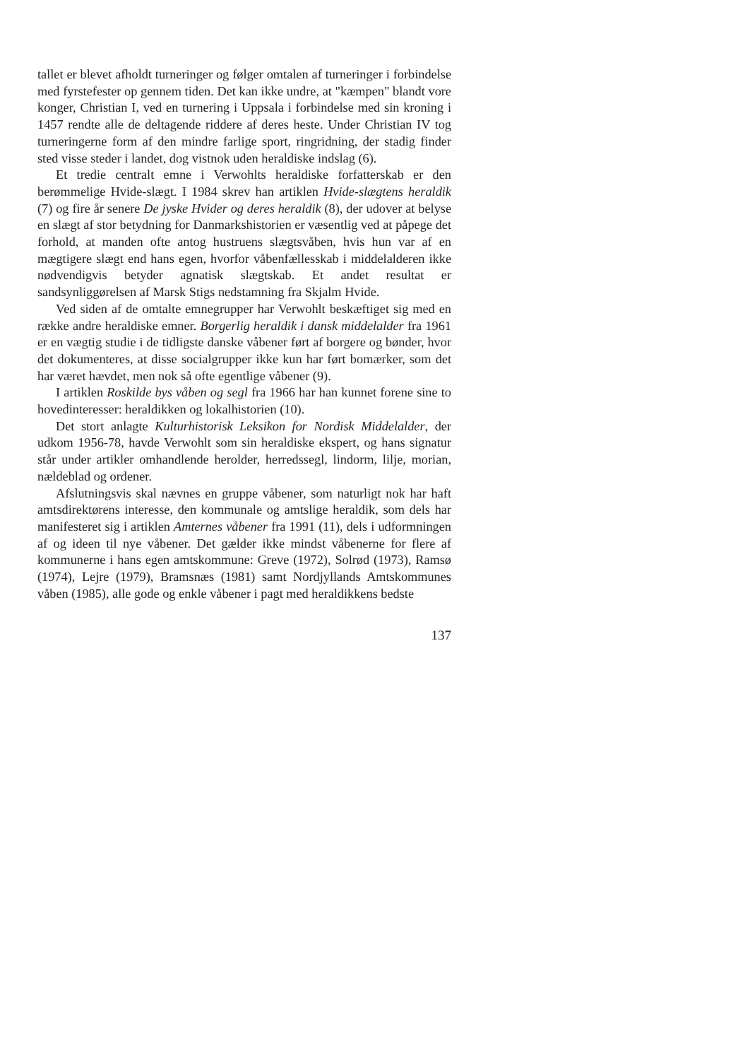tallet er blevet afholdt turneringer og følger omtalen af turneringer i forbindelse med fyrstefester op gennem tiden. Det kan ikke undre, at "kæmpen" blandt vore konger, Christian I, ved en turnering i Uppsala i forbindelse med sin kroning i 1457 rendte alle de deltagende riddere af deres heste. Under Christian IV tog turneringerne form af den mindre farlige sport, ringridning, der stadig finder sted visse steder i landet, dog vistnok uden heraldiske indslag (6).
Et tredie centralt emne i Verwohlts heraldiske forfatterskab er den berømmelige Hvide-slægt. I 1984 skrev han artiklen Hvide-slægtens heraldik (7) og fire år senere De jyske Hvider og deres heraldik (8), der udover at belyse en slægt af stor betydning for Danmarkshistorien er væsentlig ved at påpege det forhold, at manden ofte antog hustruens slægtsvåben, hvis hun var af en mægtigere slægt end hans egen, hvorfor våbenfællesskab i middelalderen ikke nødvendigvis betyder agnatisk slægtskab. Et andet resultat er sandsynliggørelsen af Marsk Stigs nedstamning fra Skjalm Hvide.
Ved siden af de omtalte emnegrupper har Verwohlt beskæftiget sig med en række andre heraldiske emner. Borgerlig heraldik i dansk middelalder fra 1961 er en vægtig studie i de tidligste danske våbener ført af borgere og bønder, hvor det dokumenteres, at disse socialgrupper ikke kun har ført bomærker, som det har været hævdet, men nok så ofte egentlige våbener (9).
I artiklen Roskilde bys våben og segl fra 1966 har han kunnet forene sine to hovedinteresser: heraldikken og lokalhistorien (10).
Det stort anlagte Kulturhistorisk Leksikon for Nordisk Middelalder, der udkom 1956-78, havde Verwohlt som sin heraldiske ekspert, og hans signatur står under artikler omhandlende herolder, herredssegl, lindorm, lilje, morian, nældeblad og ordener.
Afslutningsvis skal nævnes en gruppe våbener, som naturligt nok har haft amtsdirektørens interesse, den kommunale og amtslige heraldik, som dels har manifesteret sig i artiklen Amternes våbener fra 1991 (11), dels i udformningen af og ideen til nye våbener. Det gælder ikke mindst våbenerne for flere af kommunerne i hans egen amtskommune: Greve (1972), Solrød (1973), Ramsø (1974), Lejre (1979), Bramsnæs (1981) samt Nordjyllands Amtskommunes våben (1985), alle gode og enkle våbener i pagt med heraldikkens bedste
137